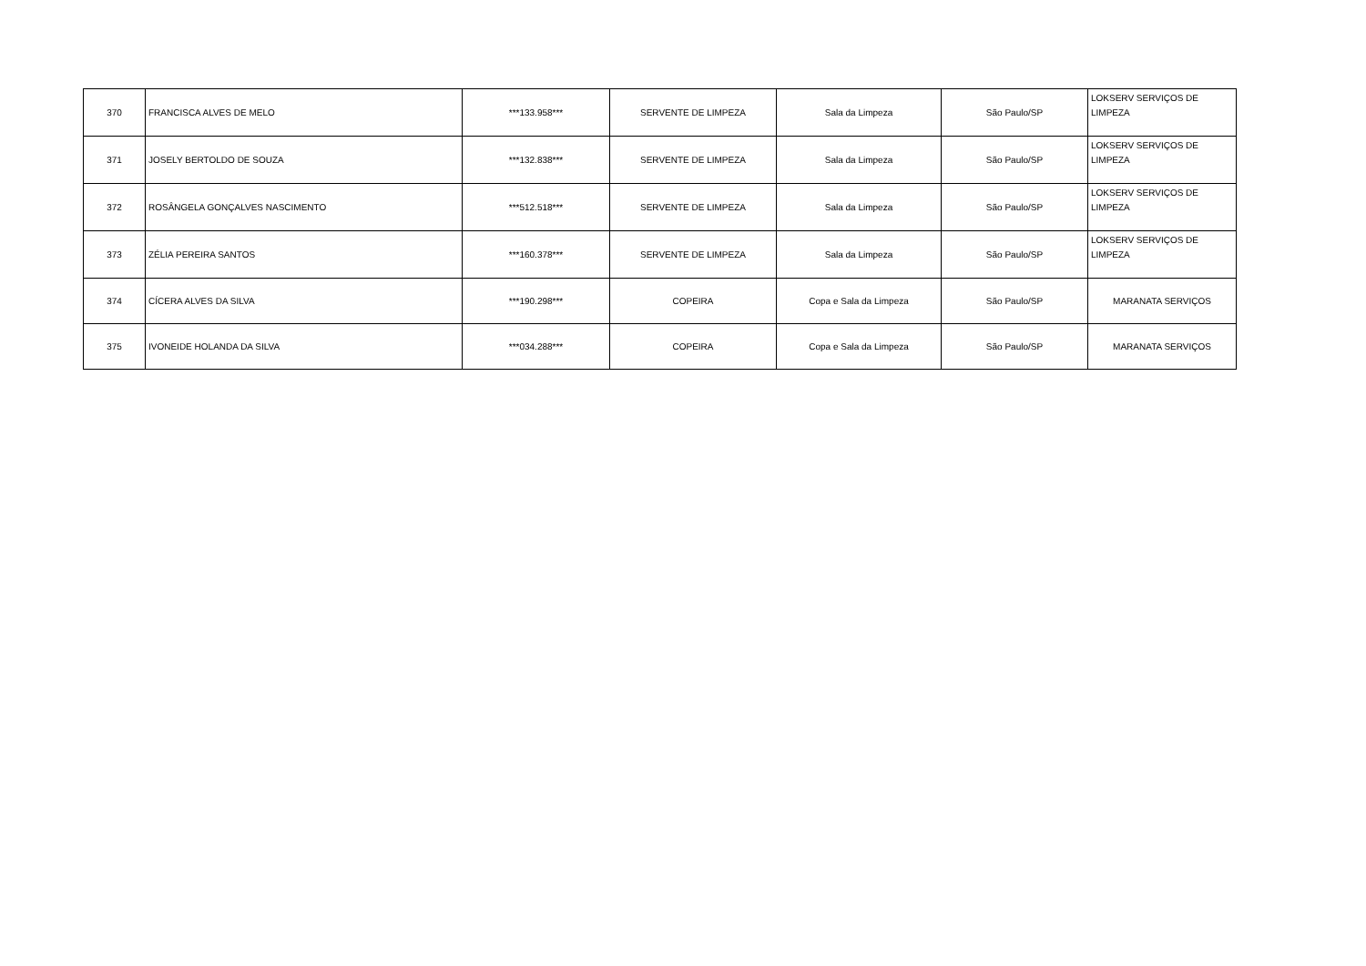| 370 | FRANCISCA ALVES DE MELO | ***133.958*** | SERVENTE DE LIMPEZA | Sala da Limpeza | São Paulo/SP | LOKSERV SERVIÇOS DE LIMPEZA |
| 371 | JOSELY BERTOLDO DE SOUZA | ***132.838*** | SERVENTE DE LIMPEZA | Sala da Limpeza | São Paulo/SP | LOKSERV SERVIÇOS DE LIMPEZA |
| 372 | ROSÂNGELA GONÇALVES NASCIMENTO | ***512.518*** | SERVENTE DE LIMPEZA | Sala da Limpeza | São Paulo/SP | LOKSERV SERVIÇOS DE LIMPEZA |
| 373 | ZÉLIA PEREIRA SANTOS | ***160.378*** | SERVENTE DE LIMPEZA | Sala da Limpeza | São Paulo/SP | LOKSERV SERVIÇOS DE LIMPEZA |
| 374 | CÍCERA ALVES DA SILVA | ***190.298*** | COPEIRA | Copa e Sala da Limpeza | São Paulo/SP | MARANATA SERVIÇOS |
| 375 | IVONEIDE HOLANDA DA SILVA | ***034.288*** | COPEIRA | Copa e Sala da Limpeza | São Paulo/SP | MARANATA SERVIÇOS |